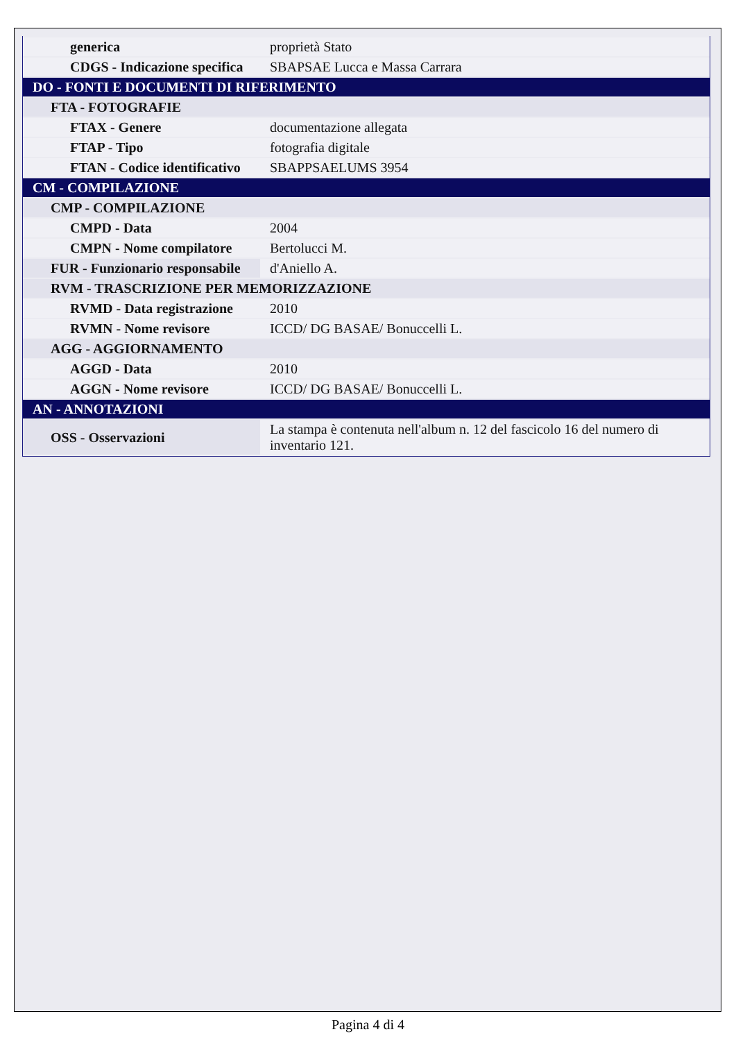| generica | proprietà Stato |
| CDGS - Indicazione specifica | SBAPSAE Lucca e Massa Carrara |
| DO - FONTI E DOCUMENTI DI RIFERIMENTO | |
| FTA - FOTOGRAFIE | |
| FTAX - Genere | documentazione allegata |
| FTAP - Tipo | fotografia digitale |
| FTAN - Codice identificativo | SBAPPSAELUMS 3954 |
| CM - COMPILAZIONE | |
| CMP - COMPILAZIONE | |
| CMPD - Data | 2004 |
| CMPN - Nome compilatore | Bertolucci M. |
| FUR - Funzionario responsabile | d'Aniello A. |
| RVM - TRASCRIZIONE PER MEMORIZZAZIONE | |
| RVMD - Data registrazione | 2010 |
| RVMN - Nome revisore | ICCD/ DG BASAE/ Bonuccelli L. |
| AGG - AGGIORNAMENTO | |
| AGGD - Data | 2010 |
| AGGN - Nome revisore | ICCD/ DG BASAE/ Bonuccelli L. |
| AN - ANNOTAZIONI | |
| OSS - Osservazioni | La stampa è contenuta nell'album n. 12 del fascicolo 16 del numero di inventario 121. |
Pagina 4 di 4